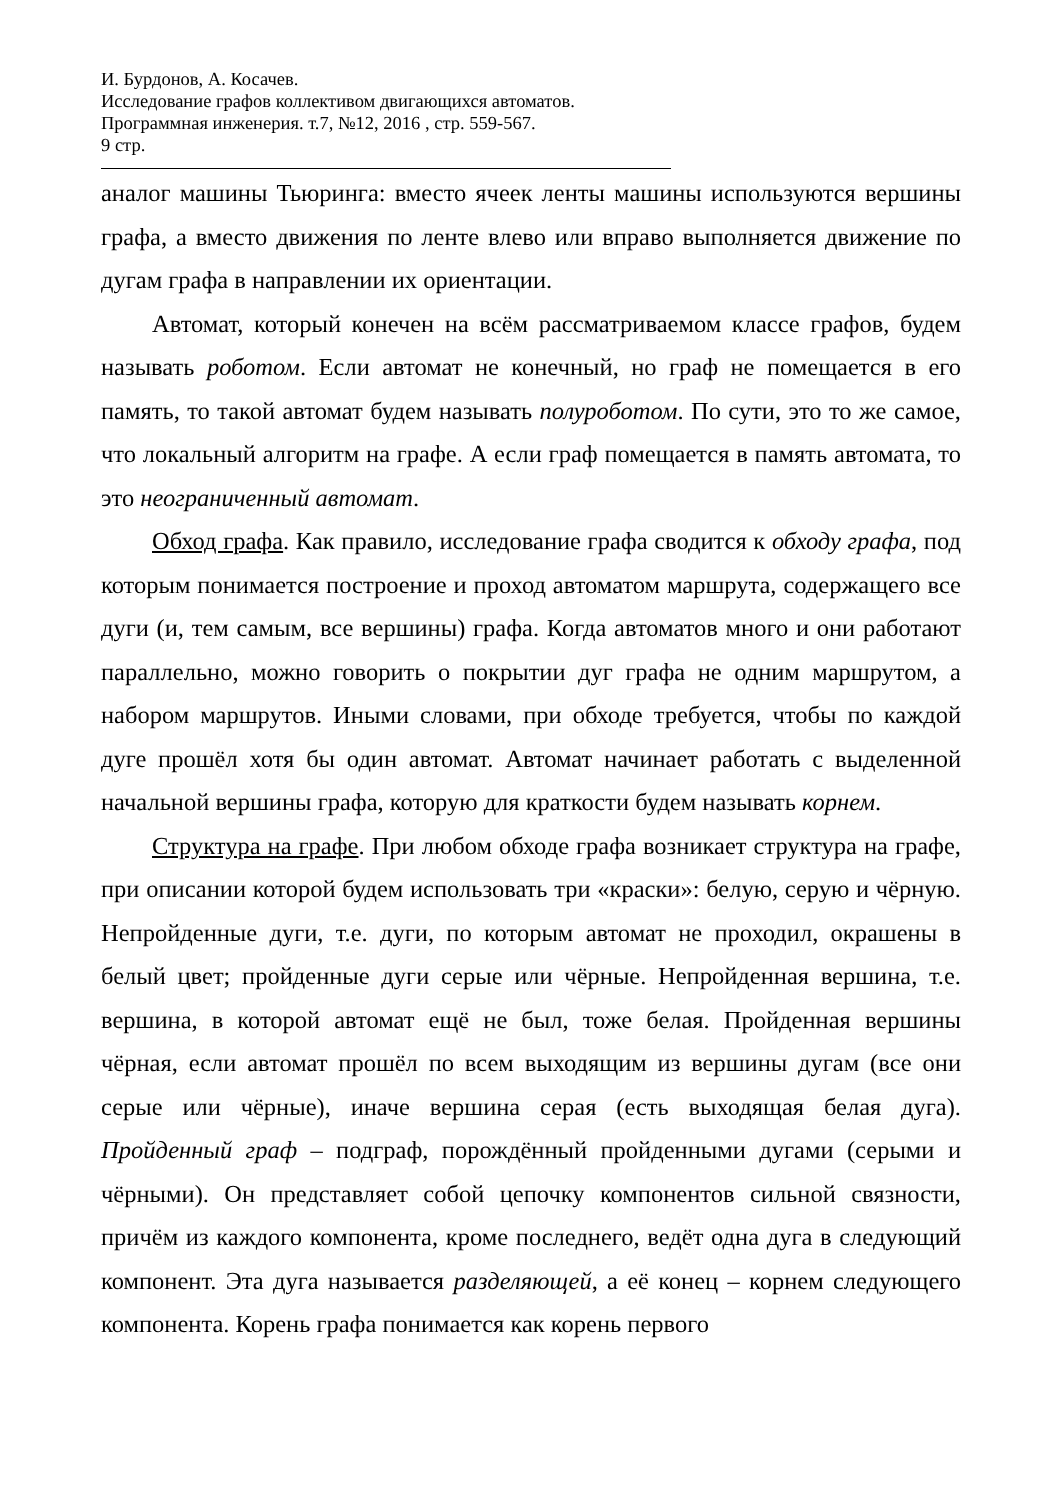И. Бурдонов, А. Косачев.
Исследование графов коллективом двигающихся автоматов.
Программная инженерия. т.7, №12, 2016 , стр. 559-567.
9 стр.
аналог машины Тьюринга: вместо ячеек ленты машины используются вершины графа, а вместо движения по ленте влево или вправо выполняется движение по дугам графа в направлении их ориентации.
Автомат, который конечен на всём рассматриваемом классе графов, будем называть роботом. Если автомат не конечный, но граф не помещается в его память, то такой автомат будем называть полуроботом. По сути, это то же самое, что локальный алгоритм на графе. А если граф помещается в память автомата, то это неограниченный автомат.
Обход графа. Как правило, исследование графа сводится к обходу графа, под которым понимается построение и проход автоматом маршрута, содержащего все дуги (и, тем самым, все вершины) графа. Когда автоматов много и они работают параллельно, можно говорить о покрытии дуг графа не одним маршрутом, а набором маршрутов. Иными словами, при обходе требуется, чтобы по каждой дуге прошёл хотя бы один автомат. Автомат начинает работать с выделенной начальной вершины графа, которую для краткости будем называть корнем.
Структура на графе. При любом обходе графа возникает структура на графе, при описании которой будем использовать три «краски»: белую, серую и чёрную. Непройденные дуги, т.е. дуги, по которым автомат не проходил, окрашены в белый цвет; пройденные дуги серые или чёрные. Непройденная вершина, т.е. вершина, в которой автомат ещё не был, тоже белая. Пройденная вершины чёрная, если автомат прошёл по всем выходящим из вершины дугам (все они серые или чёрные), иначе вершина серая (есть выходящая белая дуга). Пройденный граф – подграф, порождённый пройденными дугами (серыми и чёрными). Он представляет собой цепочку компонентов сильной связности, причём из каждого компонента, кроме последнего, ведёт одна дуга в следующий компонент. Эта дуга называется разделяющей, а её конец – корнем следующего компонента. Корень графа понимается как корень первого